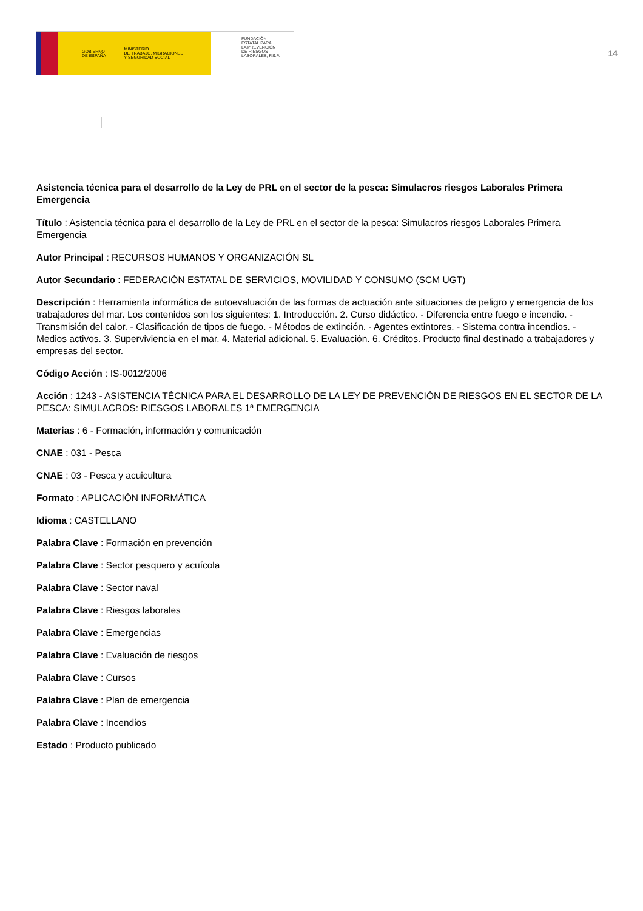GOBIERNO
DE ESPAÑA MINISTERIO
DE TRABAJO, MIGRACIONES
Y SEGURIDAD SOCIAL
FUNDACIÓN
ESTATAL PARA
LA PREVENCIÓN
DE RIESGOS
LABORALES, F.S.P.
14
Asistencia técnica para el desarrollo de la Ley de PRL en el sector de la pesca: Simulacros riesgos Laborales Primera Emergencia
Título : Asistencia técnica para el desarrollo de la Ley de PRL en el sector de la pesca: Simulacros riesgos Laborales Primera Emergencia
Autor Principal : RECURSOS HUMANOS Y ORGANIZACIÓN SL
Autor Secundario : FEDERACIÓN ESTATAL DE SERVICIOS, MOVILIDAD Y CONSUMO (SCM UGT)
Descripción : Herramienta informática de autoevaluación de las formas de actuación ante situaciones de peligro y emergencia de los trabajadores del mar. Los contenidos son los siguientes: 1. Introducción. 2. Curso didáctico. - Diferencia entre fuego e incendio. - Transmisión del calor. - Clasificación de tipos de fuego. - Métodos de extinción. - Agentes extintores. - Sistema contra incendios. - Medios activos. 3. Superviviencia en el mar. 4. Material adicional. 5. Evaluación. 6. Créditos. Producto final destinado a trabajadores y empresas del sector.
Código Acción : IS-0012/2006
Acción : 1243 - ASISTENCIA TÉCNICA PARA EL DESARROLLO DE LA LEY DE PREVENCIÓN DE RIESGOS EN EL SECTOR DE LA PESCA: SIMULACROS: RIESGOS LABORALES 1ª EMERGENCIA
Materias : 6 - Formación, información y comunicación
CNAE : 031 - Pesca
CNAE : 03 - Pesca y acuicultura
Formato : APLICACIÓN INFORMÁTICA
Idioma : CASTELLANO
Palabra Clave : Formación en prevención
Palabra Clave : Sector pesquero y acuícola
Palabra Clave : Sector naval
Palabra Clave : Riesgos laborales
Palabra Clave : Emergencias
Palabra Clave : Evaluación de riesgos
Palabra Clave : Cursos
Palabra Clave : Plan de emergencia
Palabra Clave : Incendios
Estado : Producto publicado